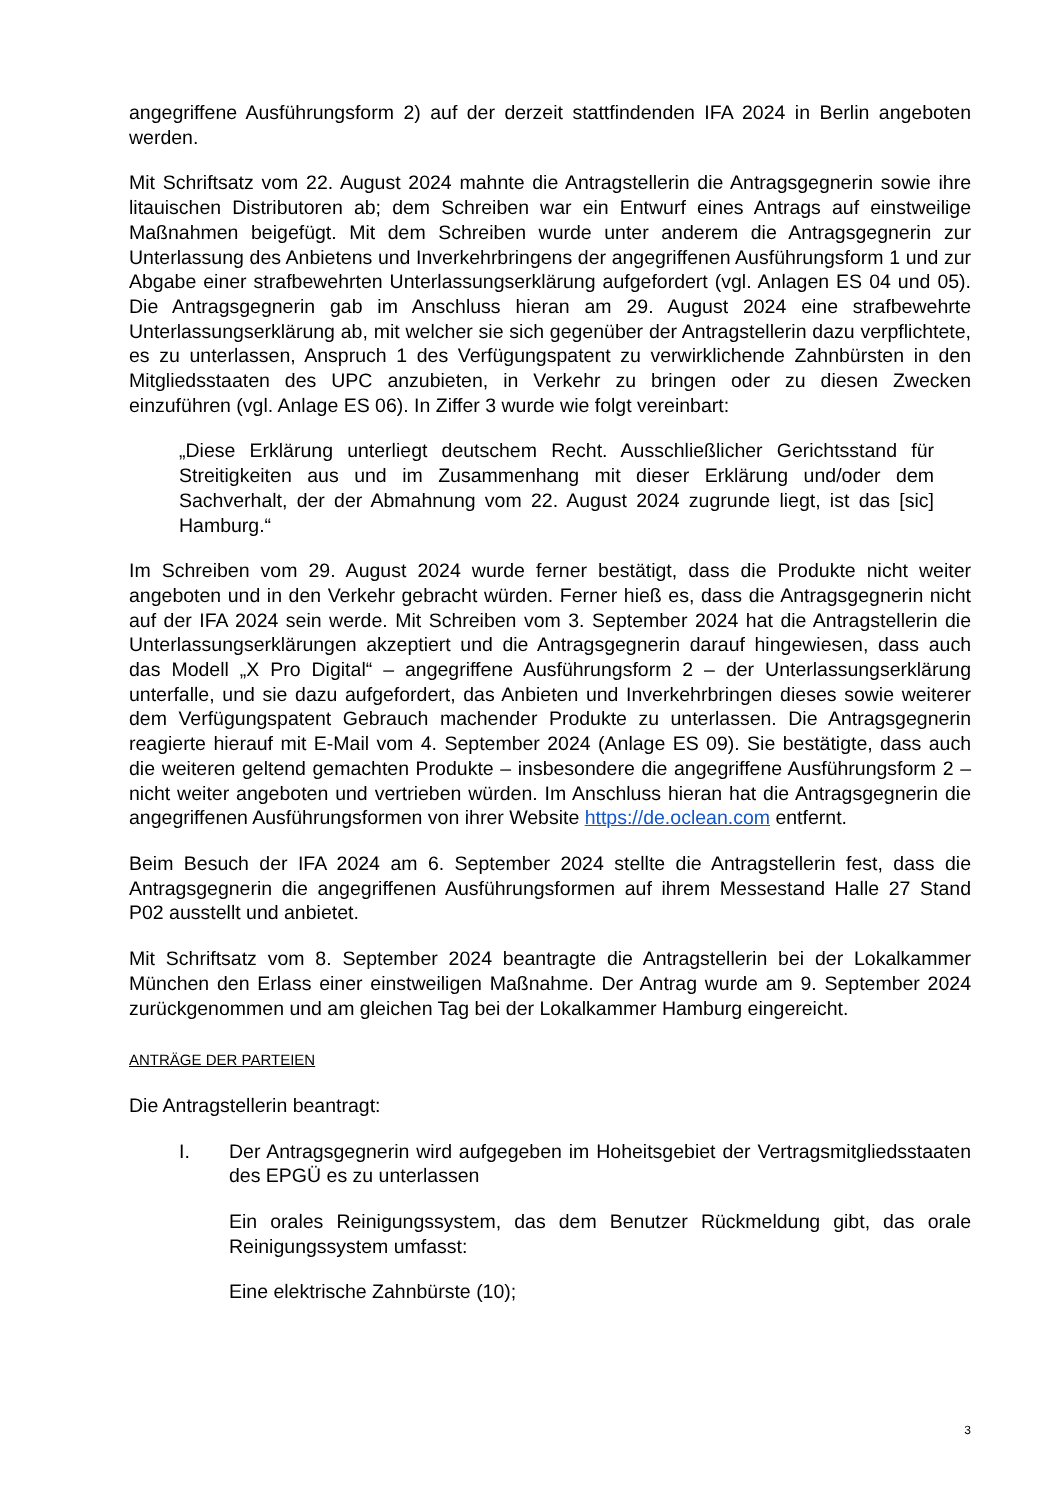angegriffene Ausführungsform 2) auf der derzeit stattfindenden IFA 2024 in Berlin angeboten werden.
Mit Schriftsatz vom 22. August 2024 mahnte die Antragstellerin die Antragsgegnerin sowie ihre litauischen Distributoren ab; dem Schreiben war ein Entwurf eines Antrags auf einstweilige Maßnahmen beigefügt. Mit dem Schreiben wurde unter anderem die Antragsgegnerin zur Unterlassung des Anbietens und Inverkehrbringens der angegriffenen Ausführungsform 1 und zur Abgabe einer strafbewehrten Unterlassungserklärung aufgefordert (vgl. Anlagen ES 04 und 05). Die Antragsgegnerin gab im Anschluss hieran am 29. August 2024 eine strafbewehrte Unterlassungserklärung ab, mit welcher sie sich gegenüber der Antragstellerin dazu verpflichtete, es zu unterlassen, Anspruch 1 des Verfügungspatent zu verwirklichende Zahnbürsten in den Mitgliedsstaaten des UPC anzubieten, in Verkehr zu bringen oder zu diesen Zwecken einzuführen (vgl. Anlage ES 06). In Ziffer 3 wurde wie folgt vereinbart:
„Diese Erklärung unterliegt deutschem Recht. Ausschließlicher Gerichtsstand für Streitigkeiten aus und im Zusammenhang mit dieser Erklärung und/oder dem Sachverhalt, der der Abmahnung vom 22. August 2024 zugrunde liegt, ist das [sic] Hamburg.“
Im Schreiben vom 29. August 2024 wurde ferner bestätigt, dass die Produkte nicht weiter angeboten und in den Verkehr gebracht würden. Ferner hieß es, dass die Antragsgegnerin nicht auf der IFA 2024 sein werde. Mit Schreiben vom 3. September 2024 hat die Antragstellerin die Unterlassungserklärungen akzeptiert und die Antragsgegnerin darauf hingewiesen, dass auch das Modell „X Pro Digital“ – angegriffene Ausführungsform 2 – der Unterlassungserklärung unterfalle, und sie dazu aufgefordert, das Anbieten und Inverkehrbringen dieses sowie weiterer dem Verfügungspatent Gebrauch machender Produkte zu unterlassen. Die Antragsgegnerin reagierte hierauf mit E-Mail vom 4. September 2024 (Anlage ES 09). Sie bestätigte, dass auch die weiteren geltend gemachten Produkte – insbesondere die angegriffene Ausführungsform 2 – nicht weiter angeboten und vertrieben würden. Im Anschluss hieran hat die Antragsgegnerin die angegriffenen Ausführungsformen von ihrer Website https://de.oclean.com entfernt.
Beim Besuch der IFA 2024 am 6. September 2024 stellte die Antragstellerin fest, dass die Antragsgegnerin die angegriffenen Ausführungsformen auf ihrem Messestand Halle 27 Stand P02 ausstellt und anbietet.
Mit Schriftsatz vom 8. September 2024 beantragte die Antragstellerin bei der Lokalkammer München den Erlass einer einstweiligen Maßnahme. Der Antrag wurde am 9. September 2024 zurückgenommen und am gleichen Tag bei der Lokalkammer Hamburg eingereicht.
ANTRÄGE DER PARTEIEN
Die Antragstellerin beantragt:
I. Der Antragsgegnerin wird aufgegeben im Hoheitsgebiet der Vertragsmitgliedsstaaten des EPGÜ es zu unterlassen
Ein orales Reinigungssystem, das dem Benutzer Rückmeldung gibt, das orale Reinigungssystem umfasst:
Eine elektrische Zahnbürste (10);
3